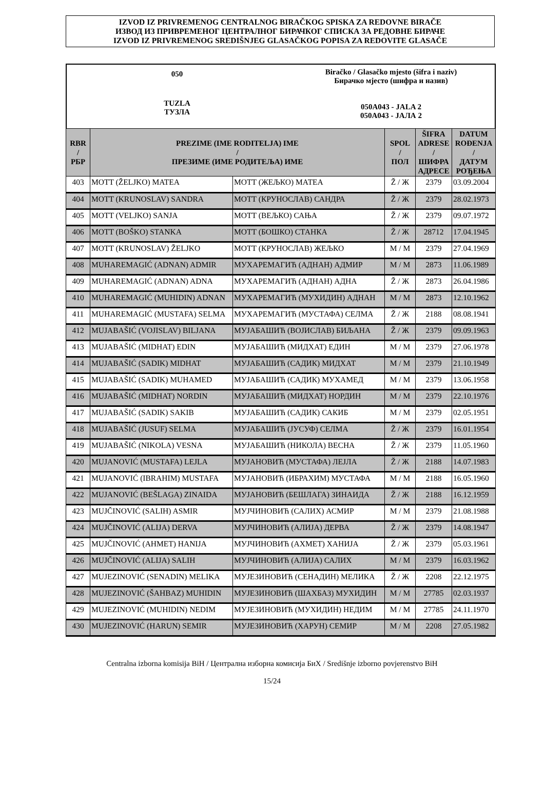IZVOD IZ PRIVREMENOG CENTRALNOG BIRAČKOG SPISKA ZA REDOVNE BIRAČE
ИЗВОД ИЗ ПРИВРЕМЕНОГ ЦЕНТРАЛНОГ БИРАЧКОГ СПИСКА ЗА РЕДОВНЕ БИРАЧЕ
IZVOD IZ PRIVREMENOG SREDIŠNJEG GLASAČKOG POPISA ZA REDOVITE GLASAČE
050
TUZLA
ТУЗЛА
Biračko / Glasačko mjesto (šifra i naziv)
Бирачко мјесто (шифра и назив)
050A043 - JALA 2
050A043 - ЈАЛА 2
| RBR / РБР | PREZIME (IME RODITELJA) IME / ПРЕЗИМЕ (ИМЕ РОДИТЕЉА) ИМЕ | | SPOL / ПОЛ | ŠIFRA ADRESE / ШИФРА АДРЕСЕ | DATUM ROĐENJA / ДАТУМ РОЂЕЊА |
| --- | --- | --- | --- | --- | --- |
| 403 | MOTT (ŽELJKO) MATEA | МОТТ (ЖЕЉКО) МАТЕА | Ž / Ж | 2379 | 03.09.2004 |
| 404 | MOTT (KRUNOSLAV) SANDRA | МОТТ (КРУНОСЛАВ) САНДРА | Ž / Ж | 2379 | 28.02.1973 |
| 405 | MOTT (VELJKO) SANJA | МОТТ (ВЕЉКО) САЊА | Ž / Ж | 2379 | 09.07.1972 |
| 406 | MOTT (BOŠKO) STANKA | МОТТ (БОШКО) СТАНКА | Ž / Ж | 28712 | 17.04.1945 |
| 407 | MOTT (KRUNOSLAV) ŽELJKO | МОТТ (КРУНОСЛАВ) ЖЕЉКО | M / М | 2379 | 27.04.1969 |
| 408 | MUHAREMAGIĆ (ADNAN) ADMIR | МУХАРЕМАГИЋ (АДНАН) АДМИР | M / М | 2873 | 11.06.1989 |
| 409 | MUHAREMAGIĆ (ADNAN) ADNA | МУХАРЕМАГИЋ (АДНАН) АДНА | Ž / Ж | 2873 | 26.04.1986 |
| 410 | MUHAREMAGIĆ (MUHIDIN) ADNAN | МУХАРЕМАГИЋ (МУХИДИН) АДНАН | M / М | 2873 | 12.10.1962 |
| 411 | MUHAREMAGIĆ (MUSTAFA) SELMA | МУХАРЕМАГИЋ (МУСТАФА) СЕЛМА | Ž / Ж | 2188 | 08.08.1941 |
| 412 | MUJABAŠIĆ (VOJISLAV) BILJANA | МУЈАБАШИЋ (ВОЈИСЛАВ) БИЉАНА | Ž / Ж | 2379 | 09.09.1963 |
| 413 | MUJABAŠIĆ (MIDHAT) EDIN | МУЈАБАШИЋ (МИДХАТ) ЕДИН | M / М | 2379 | 27.06.1978 |
| 414 | MUJABAŠIĆ (SADIK) MIDHAT | МУЈАБАШИЋ (САДИК) МИДХАТ | M / М | 2379 | 21.10.1949 |
| 415 | MUJABAŠIĆ (SADIK) MUHAMED | МУЈАБАШИЋ (САДИК) МУХАМЕД | M / М | 2379 | 13.06.1958 |
| 416 | MUJABAŠIĆ (MIDHAT) NORDIN | МУЈАБАШИЋ (МИДХАТ) НОРДИН | M / М | 2379 | 22.10.1976 |
| 417 | MUJABAŠIĆ (SADIK) SAKIB | МУЈАБАШИЋ (САДИК) САКИБ | M / М | 2379 | 02.05.1951 |
| 418 | MUJABAŠIĆ (JUSUF) SELMA | МУЈАБАШИЋ (ЈУСУФ) СЕЛМА | Ž / Ж | 2379 | 16.01.1954 |
| 419 | MUJABAŠIĆ (NIKOLA) VESNA | МУЈАБАШИЋ (НИКОЛА) ВЕСНА | Ž / Ж | 2379 | 11.05.1960 |
| 420 | MUJANOVIĆ (MUSTAFA) LEJLA | МУЈАНОВИЋ (МУСТАФА) ЛЕЈЛА | Ž / Ж | 2188 | 14.07.1983 |
| 421 | MUJANOVIĆ (IBRAHIM) MUSTAFA | МУЈАНОВИЋ (ИБРАХИМ) МУСТАФА | M / М | 2188 | 16.05.1960 |
| 422 | MUJANOVIĆ (BEŠLAGA) ZINAIDA | МУЈАНОВИЋ (БЕШЛАГА) ЗИНАИДА | Ž / Ж | 2188 | 16.12.1959 |
| 423 | MUJČINOVIĆ (SALIH) ASMIR | МУЈЧИНОВИЋ (САЛИХ) АСМИР | M / М | 2379 | 21.08.1988 |
| 424 | MUJČINOVIĆ (ALIJA) DERVA | МУЈЧИНОВИЋ (АЛИЈА) ДЕРВА | Ž / Ж | 2379 | 14.08.1947 |
| 425 | MUJČINOVIĆ (AHMET) HANIJA | МУЈЧИНОВИЋ (АХМЕТ) ХАНИЈА | Ž / Ж | 2379 | 05.03.1961 |
| 426 | MUJČINOVIĆ (ALIJA) SALIH | МУЈЧИНОВИЋ (АЛИЈА) САЛИХ | M / М | 2379 | 16.03.1962 |
| 427 | MUJEZINOVIĆ (SENADIN) MELIKA | МУЈЕЗИНОВИЋ (СЕНАДИН) МЕЛИКА | Ž / Ж | 2208 | 22.12.1975 |
| 428 | MUJEZINOVIĆ (ŠAHBAZ) MUHIDIN | МУЈЕЗИНОВИЋ (ШАХБАЗ) МУХИДИН | M / М | 27785 | 02.03.1937 |
| 429 | MUJEZINOVIĆ (MUHIDIN) NEDIM | МУЈЕЗИНОВИЋ (МУХИДИН) НЕДИМ | M / М | 27785 | 24.11.1970 |
| 430 | MUJEZINOVIĆ (HARUN) SEMIR | МУЈЕЗИНОВИЋ (ХАРУН) СЕМИР | M / М | 2208 | 27.05.1982 |
Centralna izborna komisija BiH / Централна изборна комисија БиХ / Središnje izborno povjerenstvo BiH
15/24